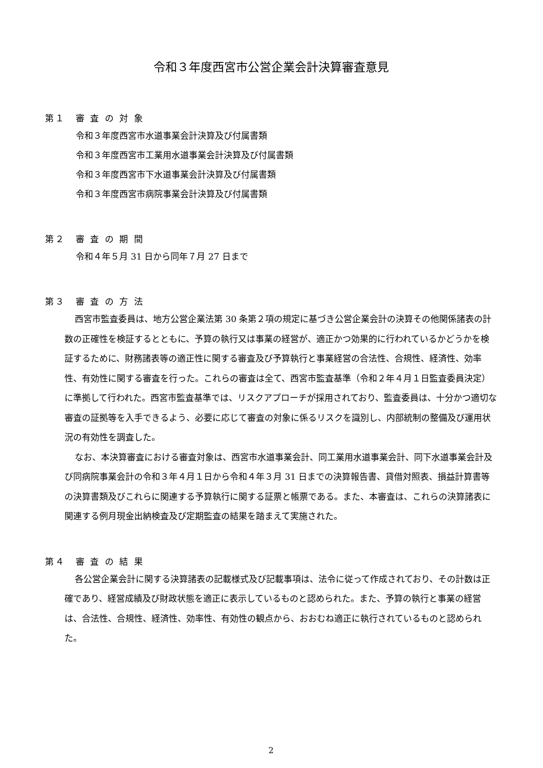令和３年度西宮市公営企業会計決算審査意見
第１　審 査 の 対 象
令和３年度西宮市水道事業会計決算及び付属書類
令和３年度西宮市工業用水道事業会計決算及び付属書類
令和３年度西宮市下水道事業会計決算及び付属書類
令和３年度西宮市病院事業会計決算及び付属書類
第２　審 査 の 期 間
令和４年５月 31 日から同年７月 27 日まで
第３　審 査 の 方 法
西宮市監査委員は、地方公営企業法第 30 条第２項の規定に基づき公営企業会計の決算その他関係諸表の計数の正確性を検証するとともに、予算の執行又は事業の経営が、適正かつ効果的に行われているかどうかを検証するために、財務諸表等の適正性に関する審査及び予算執行と事業経営の合法性、合規性、経済性、効率性、有効性に関する審査を行った。これらの審査は全て、西宮市監査基準（令和２年４月１日監査委員決定）に準拠して行われた。西宮市監査基準では、リスクアプローチが採用されており、監査委員は、十分かつ適切な審査の証拠等を入手できるよう、必要に応じて審査の対象に係るリスクを識別し、内部統制の整備及び運用状況の有効性を調査した。
なお、本決算審査における審査対象は、西宮市水道事業会計、同工業用水道事業会計、同下水道事業会計及び同病院事業会計の令和３年４月１日から令和４年３月 31 日までの決算報告書、貸借対照表、損益計算書等の決算書類及びこれらに関連する予算執行に関する証票と帳票である。また、本審査は、これらの決算諸表に関連する例月現金出納検査及び定期監査の結果を踏まえて実施された。
第４　審 査 の 結 果
各公営企業会計に関する決算諸表の記載様式及び記載事項は、法令に従って作成されており、その計数は正確であり、経営成績及び財政状態を適正に表示しているものと認められた。また、予算の執行と事業の経営は、合法性、合規性、経済性、効率性、有効性の観点から、おおむね適正に執行されているものと認められた。
2